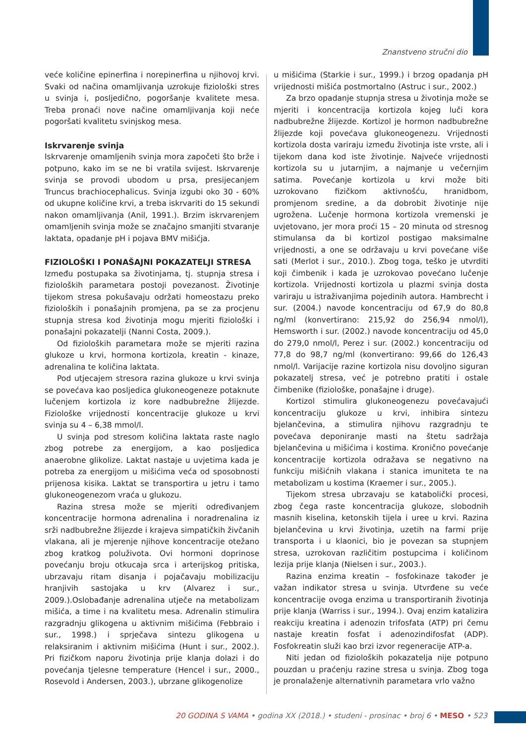Znanstveno stručni dio
veće količine epinerfina i norepinerfina u njihovoj krvi. Svaki od načina omamljivanja uzrokuje fiziološki stres u svinja i, posljedično, pogoršanje kvalitete mesa. Treba pronaći nove načine omamljivanja koji neće pogoršati kvalitetu svinjskog mesa.
Iskrvarenje svinja
Iskrvarenje omamljenih svinja mora započeti što brže i potpuno, kako im se ne bi vratila svijest. Iskrvarenje svinja se provodi ubodom u prsa, presijecanjem Truncus brachiocephalicus. Svinja izgubi oko 30 - 60% od ukupne količine krvi, a treba iskrvariti do 15 sekundi nakon omamljivanja (Anil, 1991.). Brzim iskrvarenjem omamljenih svinja može se značajno smanjiti stvaranje laktata, opadanje pH i pojava BMV mišićja.
FIZIOLOŠKI I PONAŠAJNI POKAZATELJI STRESA
Između postupaka sa životinjama, tj. stupnja stresa i fizioloških parametara postoji povezanost. Životinje tijekom stresa pokušavaju održati homeostazu preko fizioloških i ponašajnih promjena, pa se za procjenu stupnja stresa kod životinja mogu mjeriti fiziološki i ponašajni pokazatelji (Nanni Costa, 2009.).
Od fizioloških parametara može se mjeriti razina glukoze u krvi, hormona kortizola, kreatin - kinaze, adrenalina te količina laktata.
Pod utjecajem stresora razina glukoze u krvi svinja se povećava kao posljedica glukoneogeneze potaknute lučenjem kortizola iz kore nadbubrežne žlijezde. Fiziološke vrijednosti koncentracije glukoze u krvi svinja su 4 – 6,38 mmol/l.
U svinja pod stresom količina laktata raste naglo zbog potrebe za energijom, a kao posljedica anaerobne glikolize. Laktat nastaje u uvjetima kada je potreba za energijom u mišićima veća od sposobnosti prijenosa kisika. Laktat se transportira u jetru i tamo glukoneogenezom vraća u glukozu.
Razina stresa može se mjeriti određivanjem koncentracije hormona adrenalina i noradrenalina iz srži nadbubrežne žlijezde i krajeva simpatičkih živčanih vlakana, ali je mjerenje njihove koncentracije otežano zbog kratkog poluživota. Ovi hormoni doprinose povećanju broju otkucaja srca i arterijskog pritiska, ubrzavaju ritam disanja i pojačavaju mobilizaciju hranjivih sastojaka u krv (Alvarez i sur., 2009.).Oslobađanje adrenalina utječe na metabolizam mišića, a time i na kvalitetu mesa. Adrenalin stimulira razgradnju glikogena u aktivnim mišićima (Febbraio i sur., 1998.) i sprječava sintezu glikogena u relaksiranim i aktivnim mišićima (Hunt i sur., 2002.). Pri fizičkom naporu životinja prije klanja dolazi i do povećanja tjelesne temperature (Hencel i sur., 2000., Rosevold i Andersen, 2003.), ubrzane glikogenolize
u mišićima (Starkie i sur., 1999.) i brzog opadanja pH vrijednosti mišića postmortalno (Astruc i sur., 2002.)
Za brzo opadanje stupnja stresa u životinja može se mjeriti i koncentracija kortizola kojeg luči kora nadbubrežne žlijezde. Kortizol je hormon nadbubrežne žlijezde koji povećava glukoneogenezu. Vrijednosti kortizola dosta variraju između životinja iste vrste, ali i tijekom dana kod iste životinje. Najveće vrijednosti kortizola su u jutarnjim, a najmanje u večernjim satima. Povećanje kortizola u krvi može biti uzrokovano fizičkom aktivnošću, hranidbom, promjenom sredine, a da dobrobit životinje nije ugrožena. Lučenje hormona kortizola vremenski je uvjetovano, jer mora proći 15 – 20 minuta od stresnog stimulansa da bi kortizol postigao maksimalne vrijednosti, a one se održavaju u krvi povećane više sati (Merlot i sur., 2010.). Zbog toga, teško je utvrditi koji čimbenik i kada je uzrokovao povećano lučenje kortizola. Vrijednosti kortizola u plazmi svinja dosta variraju u istraživanjima pojedinih autora. Hambrecht i sur. (2004.) navode koncentraciju od 67,9 do 80,8 ng/ml (konvertirano: 215,92 do 256,94 nmol/l), Hemsworth i sur. (2002.) navode koncentraciju od 45,0 do 279,0 nmol/l, Perez i sur. (2002.) koncentraciju od 77,8 do 98,7 ng/ml (konvertirano: 99,66 do 126,43 nmol/l. Varijacije razine kortizola nisu dovoljno siguran pokazatelj stresa, već je potrebno pratiti i ostale čimbenike (fiziološke, ponašajne i druge).
Kortizol stimulira glukoneogenezu povećavajući koncentraciju glukoze u krvi, inhibira sintezu bjelančevina, a stimulira njihovu razgradnju te povećava deponiranje masti na štetu sadržaja bjelančevina u mišićima i kostima. Kronično povećanje koncentracije kortizola odražava se negativno na funkciju mišićnih vlakana i stanica imuniteta te na metabolizam u kostima (Kraemer i sur., 2005.).
Tijekom stresa ubrzavaju se katabolički procesi, zbog čega raste koncentracija glukoze, slobodnih masnih kiselina, ketonskih tijela i uree u krvi. Razina bjelančevina u krvi životinja, uzetih na farmi prije transporta i u klaonici, bio je povezan sa stupnjem stresa, uzrokovan različitim postupcima i količinom lezija prije klanja (Nielsen i sur., 2003.).
Razina enzima kreatin – fosfokinaze također je važan indikator stresa u svinja. Utvrđene su veće koncentracije ovoga enzima u transportiranih životinja prije klanja (Warriss i sur., 1994.). Ovaj enzim katalizira reakciju kreatina i adenozin trifosfata (ATP) pri čemu nastaje kreatin fosfat i adenozindifosfat (ADP). Fosfokreatin služi kao brzi izvor regeneracije ATP-a.
Niti jedan od fizioloških pokazatelja nije potpuno pouzdan u praćenju razine stresa u svinja. Zbog toga je pronalaženje alternativnih parametara vrlo važno
20 GODINA S VAMA • godina XX (2018.) • studeni - prosinac • broj 6 • MESO • 523